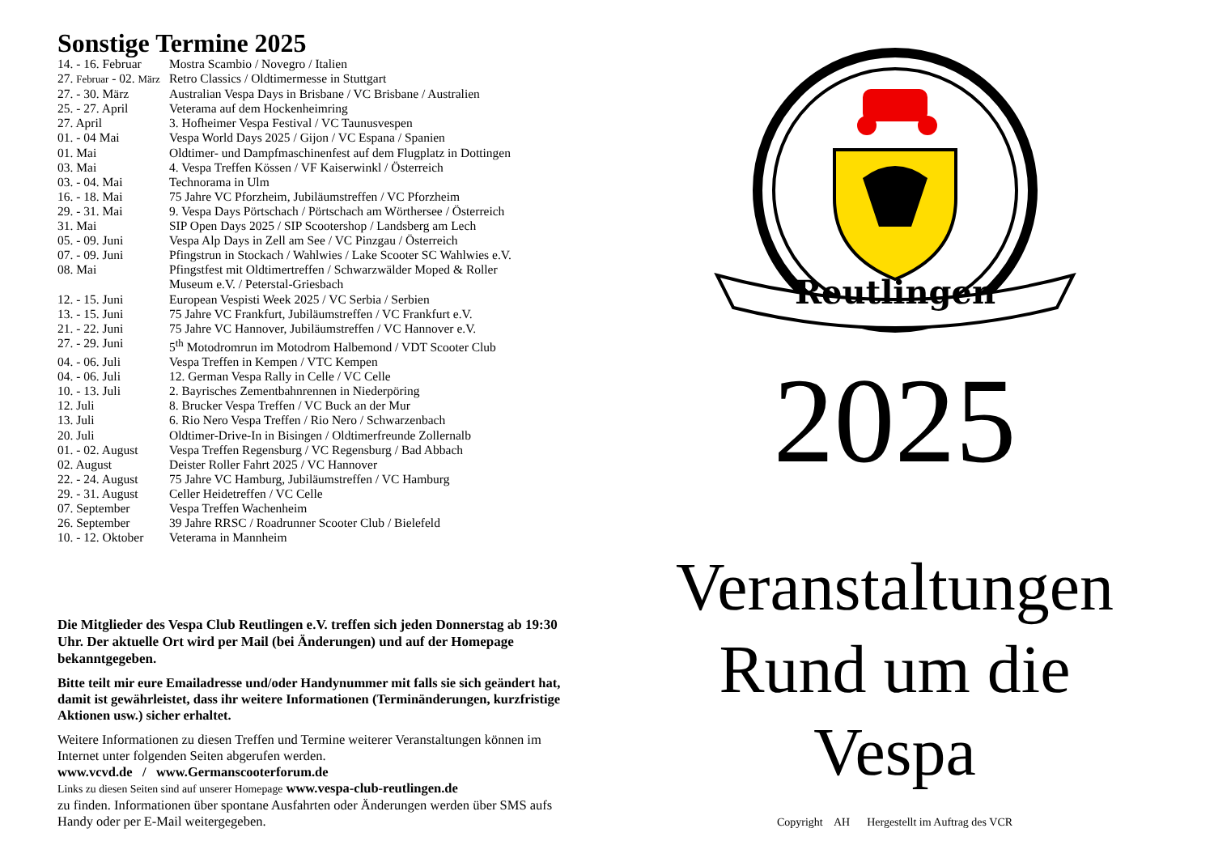Sonstige Termine 2025
| 14. - 16. Februar | Mostra Scambio / Novegro / Italien |
| 27. Februar - 02. März | Retro Classics / Oldtimermesse in Stuttgart |
| 27. - 30. März | Australian Vespa Days in Brisbane / VC Brisbane / Australien |
| 25. - 27. April | Veterama auf dem Hockenheimring |
| 27. April | 3. Hofheimer Vespa Festival / VC Taunusvespen |
| 01. - 04 Mai | Vespa World Days 2025 / Gijon / VC Espana / Spanien |
| 01. Mai | Oldtimer- und Dampfmaschinenfest auf dem Flugplatz in Dottingen |
| 03. Mai | 4. Vespa Treffen Kössen / VF Kaiserwinkl / Österreich |
| 03. - 04. Mai | Technorama in Ulm |
| 16. - 18. Mai | 75 Jahre VC Pforzheim, Jubiläumstreffen / VC Pforzheim |
| 29. - 31. Mai | 9. Vespa Days Pörtschach / Pörtschach am Wörthersee / Österreich |
| 31. Mai | SIP Open Days 2025 / SIP Scootershop / Landsberg am Lech |
| 05. - 09. Juni | Vespa Alp Days in Zell am See / VC Pinzgau / Österreich |
| 07. - 09. Juni | Pfingstrun in Stockach / Wahlwies / Lake Scooter SC Wahlwies e.V. |
| 08. Mai | Pfingstfest mit Oldtimertreffen / Schwarzwälder Moped & Roller Museum e.V. / Peterstal-Griesbach |
| 12. - 15. Juni | European Vespisti Week 2025 / VC Serbia / Serbien |
| 13. - 15. Juni | 75 Jahre VC Frankfurt, Jubiläumstreffen / VC Frankfurt e.V. |
| 21. - 22. Juni | 75 Jahre VC Hannover, Jubiläumstreffen / VC Hannover e.V. |
| 27. - 29. Juni | 5<sup>th</sup> Motodromrun im Motodrom Halbemond / VDT Scooter Club |
| 04. - 06. Juli | Vespa Treffen in Kempen / VTC Kempen |
| 04. - 06. Juli | 12. German Vespa Rally in Celle / VC Celle |
| 10. - 13. Juli | 2. Bayrisches Zementbahnrennen in Niederpöring |
| 12. Juli | 8. Brucker Vespa Treffen / VC Buck an der Mur |
| 13. Juli | 6. Rio Nero Vespa Treffen / Rio Nero / Schwarzenbach |
| 20. Juli | Oldtimer-Drive-In in Bisingen / Oldtimerfreunde Zollernalb |
| 01. - 02. August | Vespa Treffen Regensburg / VC Regensburg / Bad Abbach |
| 02. August | Deister Roller Fahrt 2025 / VC Hannover |
| 22. - 24. August | 75 Jahre VC Hamburg, Jubiläumstreffen / VC Hamburg |
| 29. - 31. August | Celler Heidetreffen / VC Celle |
| 07. September | Vespa Treffen Wachenheim |
| 26. September | 39 Jahre RRSC / Roadrunner Scooter Club / Bielefeld |
| 10. - 12. Oktober | Veterama in Mannheim |
Die Mitglieder des Vespa Club Reutlingen e.V. treffen sich jeden Donnerstag ab 19:30 Uhr. Der aktuelle Ort wird per Mail (bei Änderungen) und auf der Homepage bekanntgegeben.
Bitte teilt mir eure Emailadresse und/oder Handynummer mit falls sie sich geändert hat, damit ist gewährleistet, dass ihr weitere Informationen (Terminänderungen, kurzfristige Aktionen usw.) sicher erhaltet.
Weitere Informationen zu diesen Treffen und Termine weiterer Veranstaltungen können im Internet unter folgenden Seiten abgerufen werden.
www.vcvd.de / www.Germanscooterforum.de
Links zu diesen Seiten sind auf unserer Homepage www.vespa-club-reutlingen.de
zu finden. Informationen über spontane Ausfahrten oder Änderungen werden über SMS aufs Handy oder per E-Mail weitergegeben.
Reutlingen
2025
Veranstaltungen
Rund um die
Vespa
Copyright AH Hergestellt im Auftrag des VCR